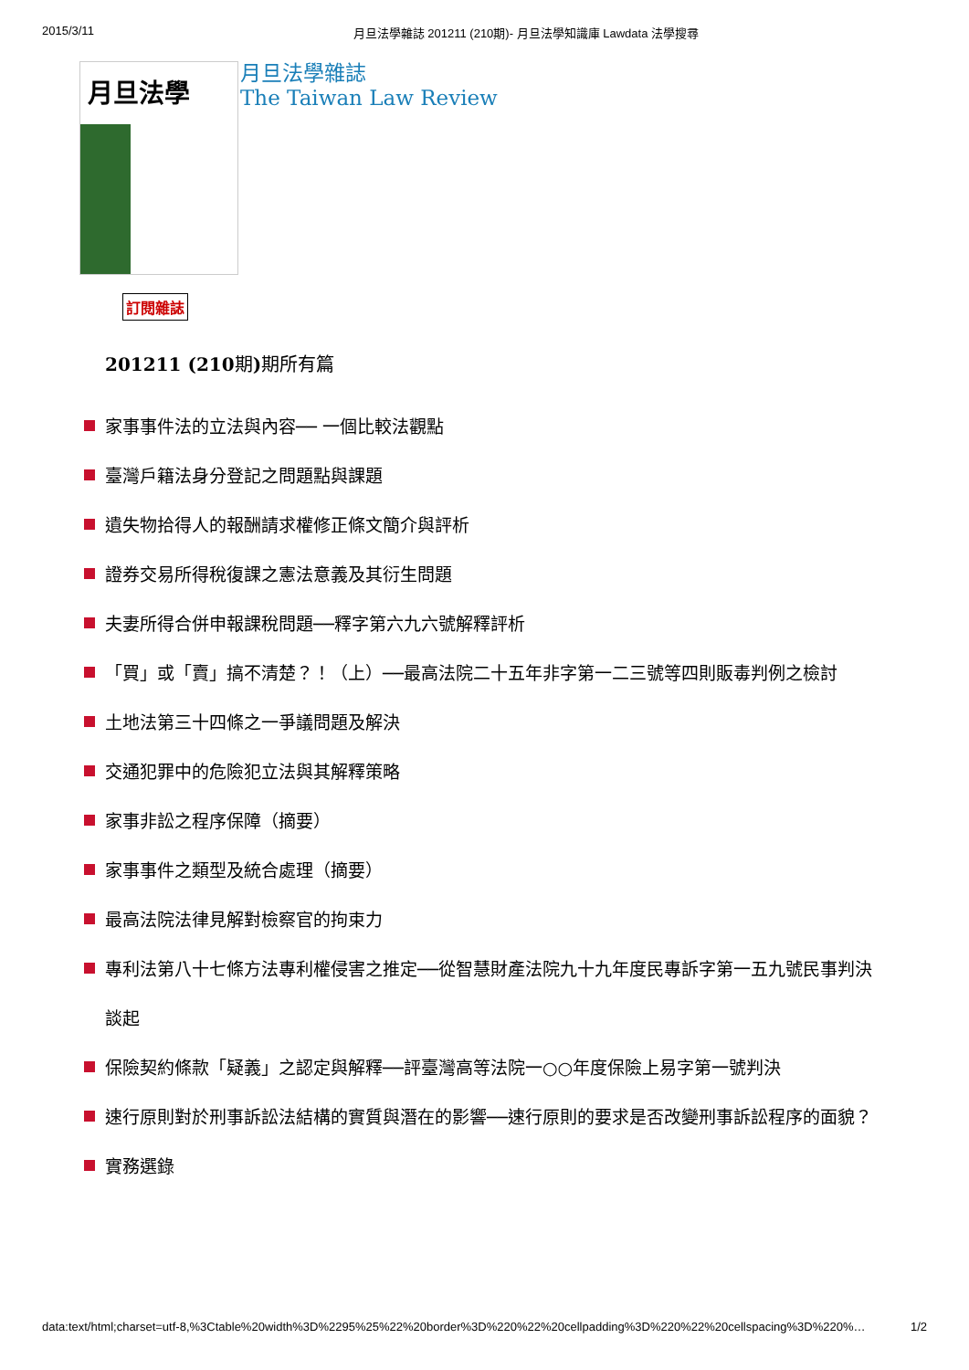2015/3/11 月旦法學雜誌 201211 (210期)- 月旦法學知識庫 Lawdata 法學搜尋
月旦法學
月旦法學雜誌
The Taiwan Law Review
訂閱雜誌
201211 (210期) 期所有篇
家事事件法的立法與內容── 一個比較法觀點
臺灣戶籍法身分登記之問題點與課題
遺失物拾得人的報酬請求權修正條文簡介與評析
證券交易所得稅復課之憲法意義及其衍生問題
夫妻所得合併申報課稅問題──釋字第六九六號解釋評析
「買」或「賣」搞不清楚？！（上）──最高法院二十五年非字第一二三號等四則販毒判例之檢討
土地法第三十四條之一爭議問題及解決
交通犯罪中的危險犯立法與其解釋策略
家事非訟之程序保障（摘要）
家事事件之類型及統合處理（摘要）
最高法院法律見解對檢察官的拘束力
專利法第八十七條方法專利權侵害之推定──從智慧財產法院九十九年度民專訴字第一五九號民事判決談起
保險契約條款「疑義」之認定與解釋──評臺灣高等法院一○○年度保險上易字第一號判決
速行原則對於刑事訴訟法結構的實質與潛在的影響──速行原則的要求是否改變刑事訴訟程序的面貌？
實務選錄
data:text/html;charset=utf-8,%3Ctable%20width%3D%2295%25%22%20border%3D%220%22%20cellpadding%3D%220%22%20cellspacing%3D%220%… 1/2